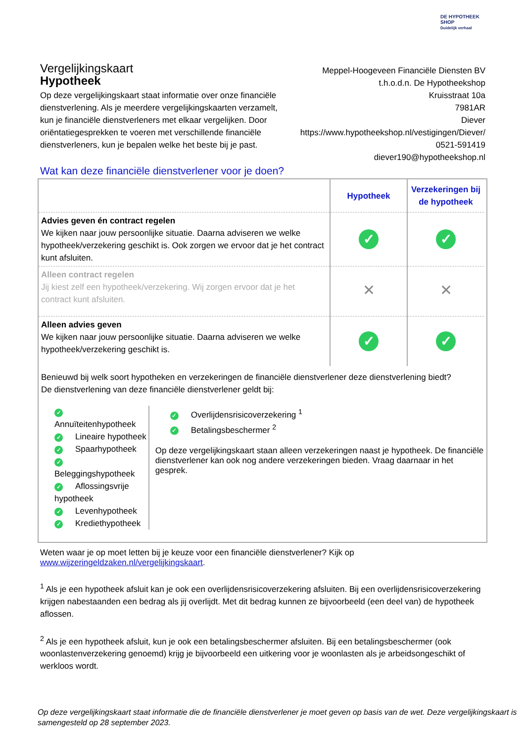DE HYPOTHEEK SHOP
Duidelijk verhaal
Vergelijkingskaart
Hypotheek
Meppel-Hoogeveen Financiële Diensten BV
t.h.o.d.n. De Hypotheekshop
Kruisstraat 10a
7981AR
Diever
https://www.hypotheekshop.nl/vestigingen/Diever/
0521-591419
diever190@hypotheekshop.nl
Op deze vergelijkingskaart staat informatie over onze financiële dienstverlening. Als je meerdere vergelijkingskaarten verzamelt, kun je financiële dienstverleners met elkaar vergelijken. Door oriëntatiegesprekken te voeren met verschillende financiële dienstverleners, kun je bepalen welke het beste bij je past.
Wat kan deze financiële dienstverlener voor je doen?
| | Hypotheek | Verzekeringen bij de hypotheek |
| Advies geven én contract regelen We kijken naar jouw persoonlijke situatie. Daarna adviseren we welke hypotheek/verzekering geschikt is. Ook zorgen we ervoor dat je het contract kunt afsluiten. | ✓ | ✓ |
| Alleen contract regelen Jij kiest zelf een hypotheek/verzekering. Wij zorgen ervoor dat je het contract kunt afsluiten. | ✕ | ✕ |
| Alleen advies geven We kijken naar jouw persoonlijke situatie. Daarna adviseren we welke hypotheek/verzekering geschikt is. | ✓ | ✓ |
Benieuwd bij welk soort hypotheken en verzekeringen de financiële dienstverlener deze dienstverlening biedt?
De dienstverlening van deze financiële dienstverlener geldt bij:
✓ Annuïteitenhypotheek
✓ Lineaire hypotheek
✓ Spaarhypotheek
✓ Beleggingshypotheek
✓ Aflossingsvrije hypotheek
✓ Levenhypotheek
✓ Krediethypotheek
✓ Overlijdensrisicoverzekering <sup>1</sup>
✓ Betalingsbeschermer <sup>2</sup>
Op deze vergelijkingskaart staan alleen verzekeringen naast je hypotheek. De financiële dienstverlener kan ook nog andere verzekeringen bieden. Vraag daarnaar in het gesprek.
Weten waar je op moet letten bij je keuze voor een financiële dienstverlener? Kijk op
www.wijzeringeldzaken.nl/vergelijkingskaart.
<sup>1</sup> Als je een hypotheek afsluit kan je ook een overlijdensrisicoverzekering afsluiten. Bij een overlijdensrisicoverzekering krijgen nabestaanden een bedrag als jij overlijdt. Met dit bedrag kunnen ze bijvoorbeeld (een deel van) de hypotheek aflossen.
<sup>2</sup> Als je een hypotheek afsluit, kun je ook een betalingsbeschermer afsluiten. Bij een betalingsbeschermer (ook woonlastenverzekering genoemd) krijg je bijvoorbeeld een uitkering voor je woonlasten als je arbeidsongeschikt of werkloos wordt.
Op deze vergelijkingskaart staat informatie die de financiële dienstverlener je moet geven op basis van de wet. Deze vergelijkingskaart is samengesteld op 28 september 2023.